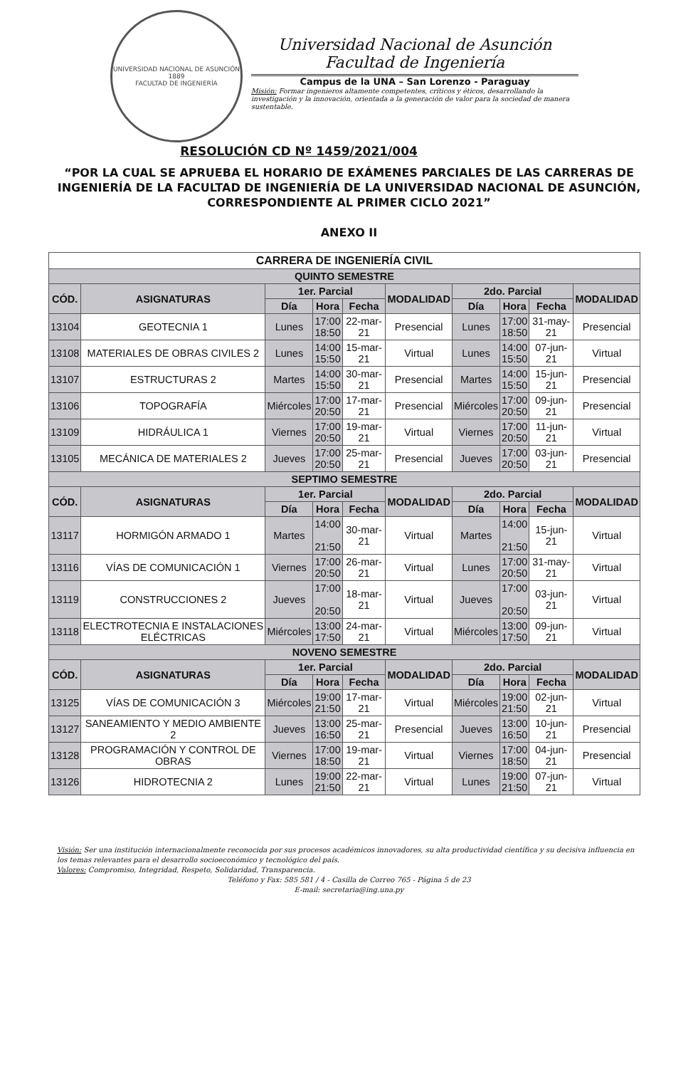UNIVERSIDAD NACIONAL DE ASUNCIÓN
1889
FACULTAD DE INGENIERÍA
Universidad Nacional de Asunción
Facultad de Ingeniería
Campus de la UNA – San Lorenzo - Paraguay
Misión: Formar ingenieros altamente competentes, críticos y éticos, desarrollando la investigación y la innovación, orientada a la generación de valor para la sociedad de manera sustentable.
RESOLUCIÓN CD Nº 1459/2021/004
“POR LA CUAL SE APRUEBA EL HORARIO DE EXÁMENES PARCIALES DE LAS CARRERAS DE INGENIERÍA DE LA FACULTAD DE INGENIERÍA DE LA UNIVERSIDAD NACIONAL DE ASUNCIÓN, CORRESPONDIENTE AL PRIMER CICLO 2021”
ANEXO II
| CARRERA DE INGENIERÍA CIVIL | | | | | | | | | |
| --- | --- | --- | --- | --- | --- | --- | --- | --- | --- |
| QUINTO SEMESTRE | | | | | | | | | |
| CÓD. | ASIGNATURAS | 1er. Parcial | | | MODALIDAD | 2do. Parcial | | | MODALIDAD |
| | | Día | Hora | Fecha | | Día | Hora | Fecha | |
| 13104 | GEOTECNIA 1 | Lunes | 17:00 18:50 | 22-mar-21 | Presencial | Lunes | 17:00 18:50 | 31-may-21 | Presencial |
| 13108 | MATERIALES DE OBRAS CIVILES 2 | Lunes | 14:00 15:50 | 15-mar-21 | Virtual | Lunes | 14:00 15:50 | 07-jun-21 | Virtual |
| 13107 | ESTRUCTURAS 2 | Martes | 14:00 15:50 | 30-mar-21 | Presencial | Martes | 14:00 15:50 | 15-jun-21 | Presencial |
| 13106 | TOPOGRAFÍA | Miércoles | 17:00 20:50 | 17-mar-21 | Presencial | Miércoles | 17:00 20:50 | 09-jun-21 | Presencial |
| 13109 | HIDRÁULICA 1 | Viernes | 17:00 20:50 | 19-mar-21 | Virtual | Viernes | 17:00 20:50 | 11-jun-21 | Virtual |
| 13105 | MECÁNICA DE MATERIALES 2 | Jueves | 17:00 20:50 | 25-mar-21 | Presencial | Jueves | 17:00 20:50 | 03-jun-21 | Presencial |
| SEPTIMO SEMESTRE | | | | | | | | | |
| CÓD. | ASIGNATURAS | 1er. Parcial | | | MODALIDAD | 2do. Parcial | | | MODALIDAD |
| | | Día | Hora | Fecha | | Día | Hora | Fecha | |
| 13117 | HORMIGÓN ARMADO 1 | Martes | 14:00 21:50 | 30-mar-21 | Virtual | Martes | 14:00 21:50 | 15-jun-21 | Virtual |
| 13116 | VÍAS DE COMUNICACIÓN 1 | Viernes | 17:00 20:50 | 26-mar-21 | Virtual | Lunes | 17:00 20:50 | 31-may-21 | Virtual |
| 13119 | CONSTRUCCIONES 2 | Jueves | 17:00 20:50 | 18-mar-21 | Virtual | Jueves | 17:00 20:50 | 03-jun-21 | Virtual |
| 13118 | ELECTROTECNIA E INSTALACIONES ELÉCTRICAS | Miércoles | 13:00 17:50 | 24-mar-21 | Virtual | Miércoles | 13:00 17:50 | 09-jun-21 | Virtual |
| NOVENO SEMESTRE | | | | | | | | | |
| CÓD. | ASIGNATURAS | 1er. Parcial | | | MODALIDAD | 2do. Parcial | | | MODALIDAD |
| | | Día | Hora | Fecha | | Día | Hora | Fecha | |
| 13125 | VÍAS DE COMUNICACIÓN 3 | Miércoles | 19:00 21:50 | 17-mar-21 | Virtual | Miércoles | 19:00 21:50 | 02-jun-21 | Virtual |
| 13127 | SANEAMIENTO Y MEDIO AMBIENTE 2 | Jueves | 13:00 16:50 | 25-mar-21 | Presencial | Jueves | 13:00 16:50 | 10-jun-21 | Presencial |
| 13128 | PROGRAMACIÓN Y CONTROL DE OBRAS | Viernes | 17:00 18:50 | 19-mar-21 | Virtual | Viernes | 17:00 18:50 | 04-jun-21 | Presencial |
| 13126 | HIDROTECNIA 2 | Lunes | 19:00 21:50 | 22-mar-21 | Virtual | Lunes | 19:00 21:50 | 07-jun-21 | Virtual |
Visión: Ser una institución internacionalmente reconocida por sus procesos académicos innovadores, su alta productividad científica y su decisiva influencia en los temas relevantes para el desarrollo socioeconómico y tecnológico del país.
Valores: Compromiso, Integridad, Respeto, Solidaridad, Transparencia.
Teléfono y Fax: 585 581 / 4 - Casilla de Correo 765 - Página 5 de 23
E-mail: secretaria@ing.una.py